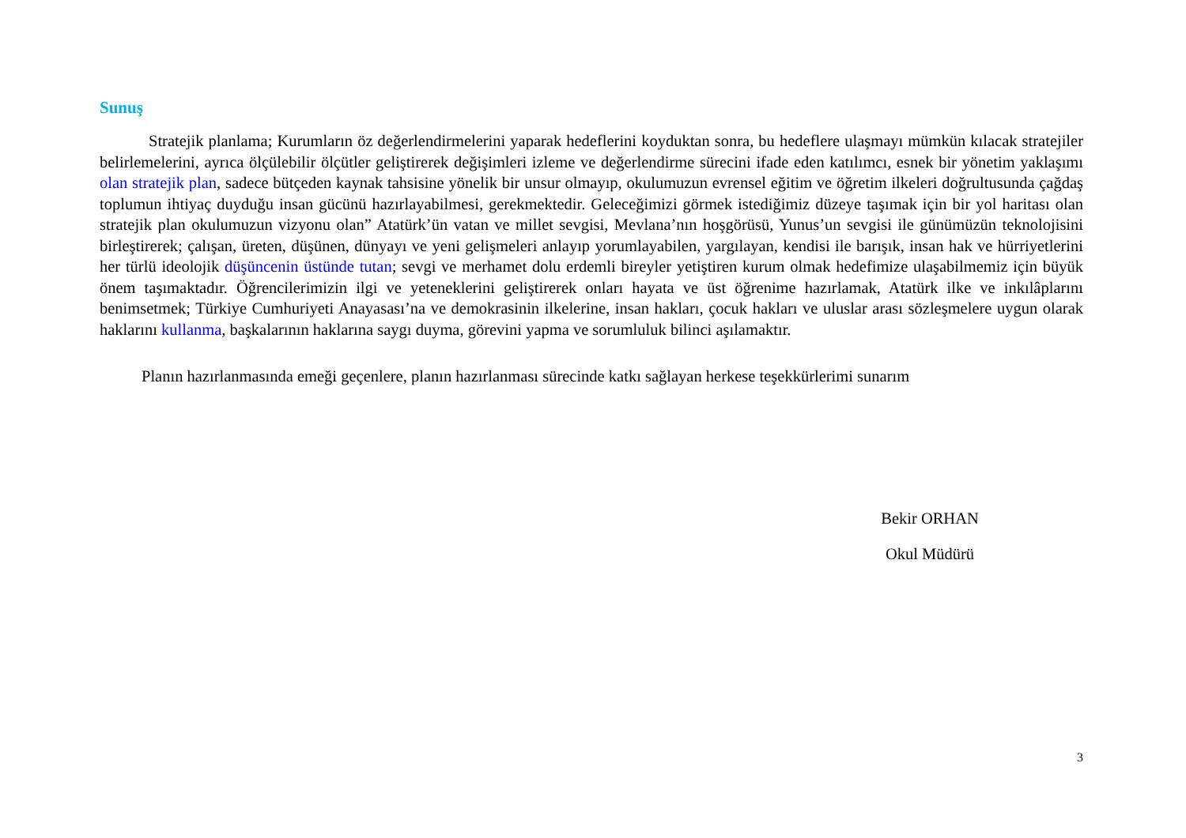Sunuş
Stratejik planlama; Kurumların öz değerlendirmelerini yaparak hedeflerini koyduktan sonra, bu hedeflere ulaşmayı mümkün kılacak stratejiler belirlemelerini, ayrıca ölçülebilir ölçütler geliştirerek değişimleri izleme ve değerlendirme sürecini ifade eden katılımcı, esnek bir yönetim yaklaşımı olan stratejik plan, sadece bütçeden kaynak tahsisine yönelik bir unsur olmayıp, okulumuzun evrensel eğitim ve öğretim ilkeleri doğrultusunda çağdaş toplumun ihtiyaç duyduğu insan gücünü hazırlayabilmesi, gerekmektedir. Geleceğimizi görmek istediğimiz düzeye taşımak için bir yol haritası olan stratejik plan okulumuzun vizyonu olan” Atatürk’ün vatan ve millet sevgisi, Mevlana’nın hoşgörüsü, Yunus’un sevgisi ile günümüzün teknolojisini birleştirerek; çalışan, üreten, düşünen, dünyayı ve yeni gelişmeleri anlayıp yorumlayabilen, yargılayan, kendisi ile barışık, insan hak ve hürriyetlerini her türlü ideolojik düşüncenin üstünde tutan; sevgi ve merhamet dolu erdemli bireyler yetiştiren kurum olmak hedefimize ulaşabilmemiz için büyük önem taşımaktadır. Öğrencilerimizin ilgi ve yeteneklerini geliştirerek onları hayata ve üst öğrenime hazırlamak, Atatürk ilke ve inkılâplarını benimsetmek; Türkiye Cumhuriyeti Anayasası’na ve demokrasinin ilkelerine, insan hakları, çocuk hakları ve uluslar arası sözleşmelere uygun olarak haklarını kullanma, başkalarının haklarına saygı duyma, görevini yapma ve sorumluluk bilinci aşılamaktır.
Planın hazırlanmasında emeği geçenlere, planın hazırlanması sürecinde katkı sağlayan herkese teşekkürlerimi sunarım
Bekir ORHAN
Okul Müdürü
3